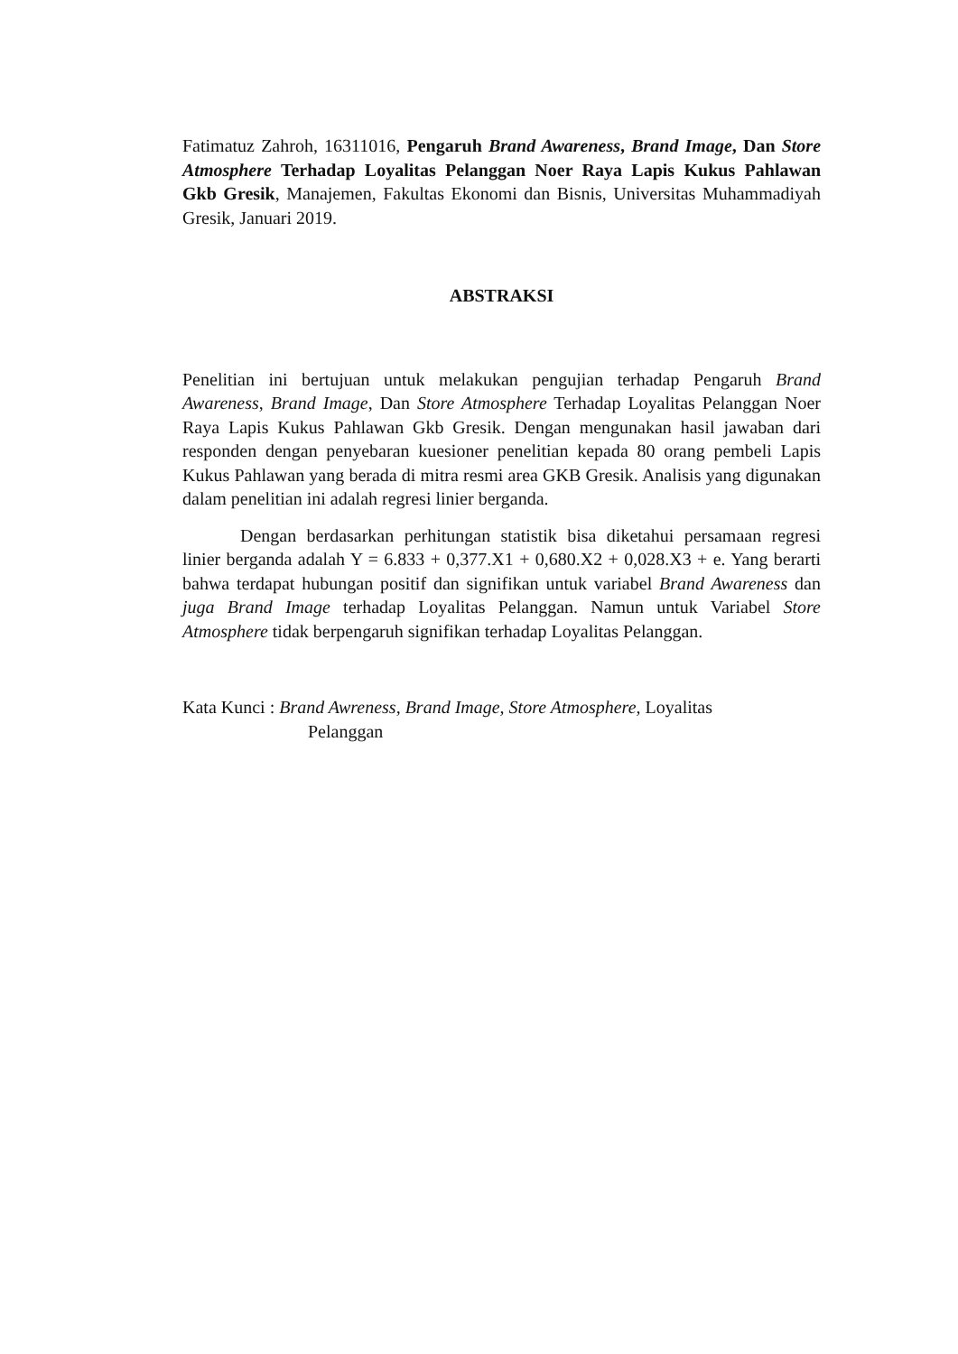Fatimatuz Zahroh, 16311016, Pengaruh Brand Awareness, Brand Image, Dan Store Atmosphere Terhadap Loyalitas Pelanggan Noer Raya Lapis Kukus Pahlawan Gkb Gresik, Manajemen, Fakultas Ekonomi dan Bisnis, Universitas Muhammadiyah Gresik, Januari 2019.
ABSTRAKSI
Penelitian ini bertujuan untuk melakukan pengujian terhadap Pengaruh Brand Awareness, Brand Image, Dan Store Atmosphere Terhadap Loyalitas Pelanggan Noer Raya Lapis Kukus Pahlawan Gkb Gresik. Dengan mengunakan hasil jawaban dari responden dengan penyebaran kuesioner penelitian kepada 80 orang pembeli Lapis Kukus Pahlawan yang berada di mitra resmi area GKB Gresik. Analisis yang digunakan dalam penelitian ini adalah regresi linier berganda.
Dengan berdasarkan perhitungan statistik bisa diketahui persamaan regresi linier berganda adalah Y = 6.833 + 0,377.X1 + 0,680.X2 + 0,028.X3 + e. Yang berarti bahwa terdapat hubungan positif dan signifikan untuk variabel Brand Awareness dan juga Brand Image terhadap Loyalitas Pelanggan. Namun untuk Variabel Store Atmosphere tidak berpengaruh signifikan terhadap Loyalitas Pelanggan.
Kata Kunci : Brand Awreness, Brand Image, Store Atmosphere, Loyalitas
Pelanggan